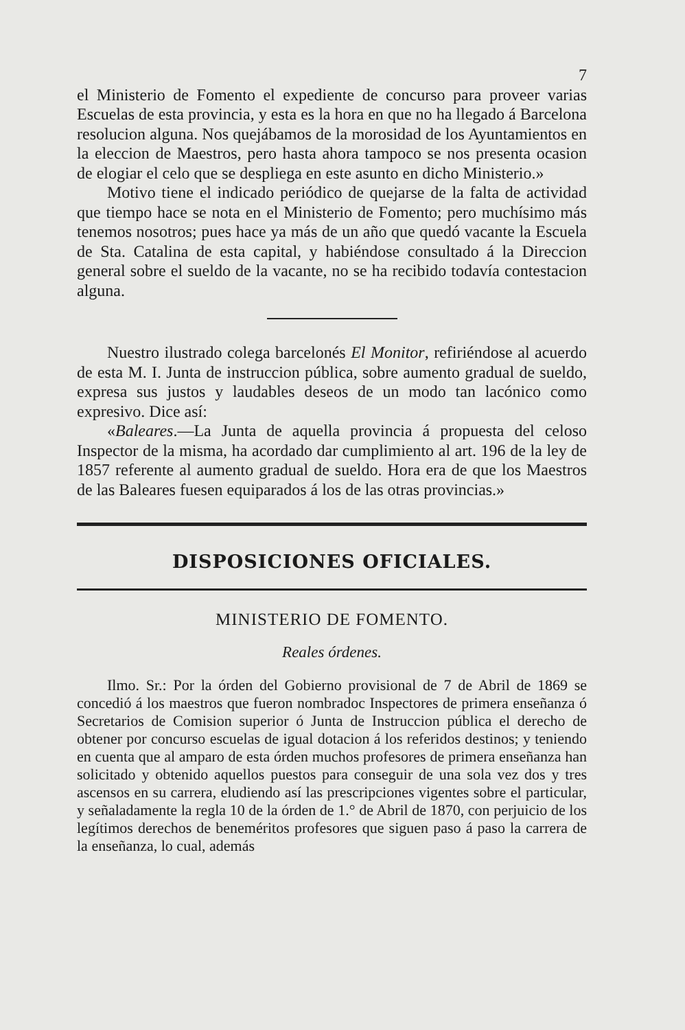7
el Ministerio de Fomento el expediente de concurso para proveer varias Escuelas de esta provincia, y esta es la hora en que no ha llegado á Barcelona resolucion alguna. Nos quejábamos de la morosidad de los Ayuntamientos en la eleccion de Maestros, pero hasta ahora tampoco se nos presenta ocasion de elogiar el celo que se despliega en este asunto en dicho Ministerio.»
Motivo tiene el indicado periódico de quejarse de la falta de actividad que tiempo hace se nota en el Ministerio de Fomento; pero muchísimo más tenemos nosotros; pues hace ya más de un año que quedó vacante la Escuela de Sta. Catalina de esta capital, y habiéndose consultado á la Direccion general sobre el sueldo de la vacante, no se ha recibido todavía contestacion alguna.
Nuestro ilustrado colega barcelonés El Monitor, refiriéndose al acuerdo de esta M. I. Junta de instruccion pública, sobre aumento gradual de sueldo, expresa sus justos y laudables deseos de un modo tan lacónico como expresivo. Dice así:
«Baleares.—La Junta de aquella provincia á propuesta del celoso Inspector de la misma, ha acordado dar cumplimiento al art. 196 de la ley de 1857 referente al aumento gradual de sueldo. Hora era de que los Maestros de las Baleares fuesen equiparados á los de las otras provincias.»
DISPOSICIONES OFICIALES.
MINISTERIO DE FOMENTO.
Reales órdenes.
Ilmo. Sr.: Por la órden del Gobierno provisional de 7 de Abril de 1869 se concedió á los maestros que fueron nombradoc Inspectores de primera enseñanza ó Secretarios de Comision superior ó Junta de Instruccion pública el derecho de obtener por concurso escuelas de igual dotacion á los referidos destinos; y teniendo en cuenta que al amparo de esta órden muchos profesores de primera enseñanza han solicitado y obtenido aquellos puestos para conseguir de una sola vez dos y tres ascensos en su carrera, eludiendo así las prescripciones vigentes sobre el particular, y señaladamente la regla 10 de la órden de 1.° de Abril de 1870, con perjuicio de los legítimos derechos de beneméritos profesores que siguen paso á paso la carrera de la enseñanza, lo cual, además